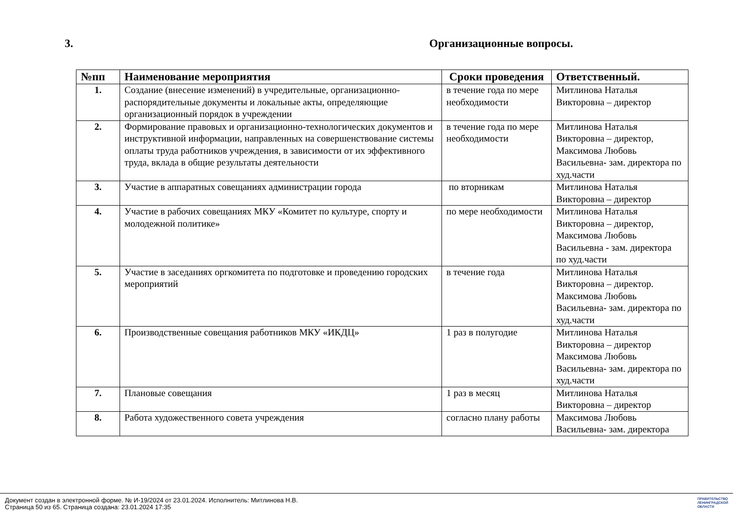3. Организационные вопросы.
| №пп | Наименование мероприятия | Сроки проведения | Ответственный. |
| --- | --- | --- | --- |
| 1. | Создание (внесение изменений) в учредительные, организационно-распорядительные документы и локальные акты, определяющие организационный порядок в учреждении | в течение года по мере необходимости | Митлинова Наталья Викторовна – директор |
| 2. | Формирование правовых и организационно-технологических документов и инструктивной информации, направленных на совершенствование системы оплаты труда работников учреждения, в зависимости от их эффективного труда, вклада в общие результаты деятельности | в течение года по мере необходимости | Митлинова Наталья Викторовна – директор, Максимова Любовь Васильевна- зам. директора по худ.части |
| 3. | Участие в аппаратных совещаниях администрации города | по вторникам | Митлинова Наталья Викторовна – директор |
| 4. | Участие в рабочих совещаниях МКУ «Комитет по культуре, спорту и молодежной политике» | по мере необходимости | Митлинова Наталья Викторовна – директор, Максимова Любовь Васильевна - зам. директора по худ.части |
| 5. | Участие в заседаниях оргкомитета по подготовке и проведению городских мероприятий | в течение года | Митлинова Наталья Викторовна – директор. Максимова Любовь Васильевна- зам. директора по худ.части |
| 6. | Производственные совещания работников МКУ «ИКДЦ» | 1 раз в полугодие | Митлинова Наталья Викторовна – директор Максимова Любовь Васильевна- зам. директора по худ.части |
| 7. | Плановые совещания | 1 раз в месяц | Митлинова Наталья Викторовна – директор |
| 8. | Работа художественного совета учреждения | согласно плану работы | Максимова Любовь Васильевна- зам. директора |
Документ создан в электронной форме. № И-19/2024 от 23.01.2024. Исполнитель: Митлинова Н.В.
Страница 50 из 65. Страница создана: 23.01.2024 17:35
ПРАВИТЕЛЬСТВО
ЛЕНИНГРАДСКОЙ
ОБЛАСТИ